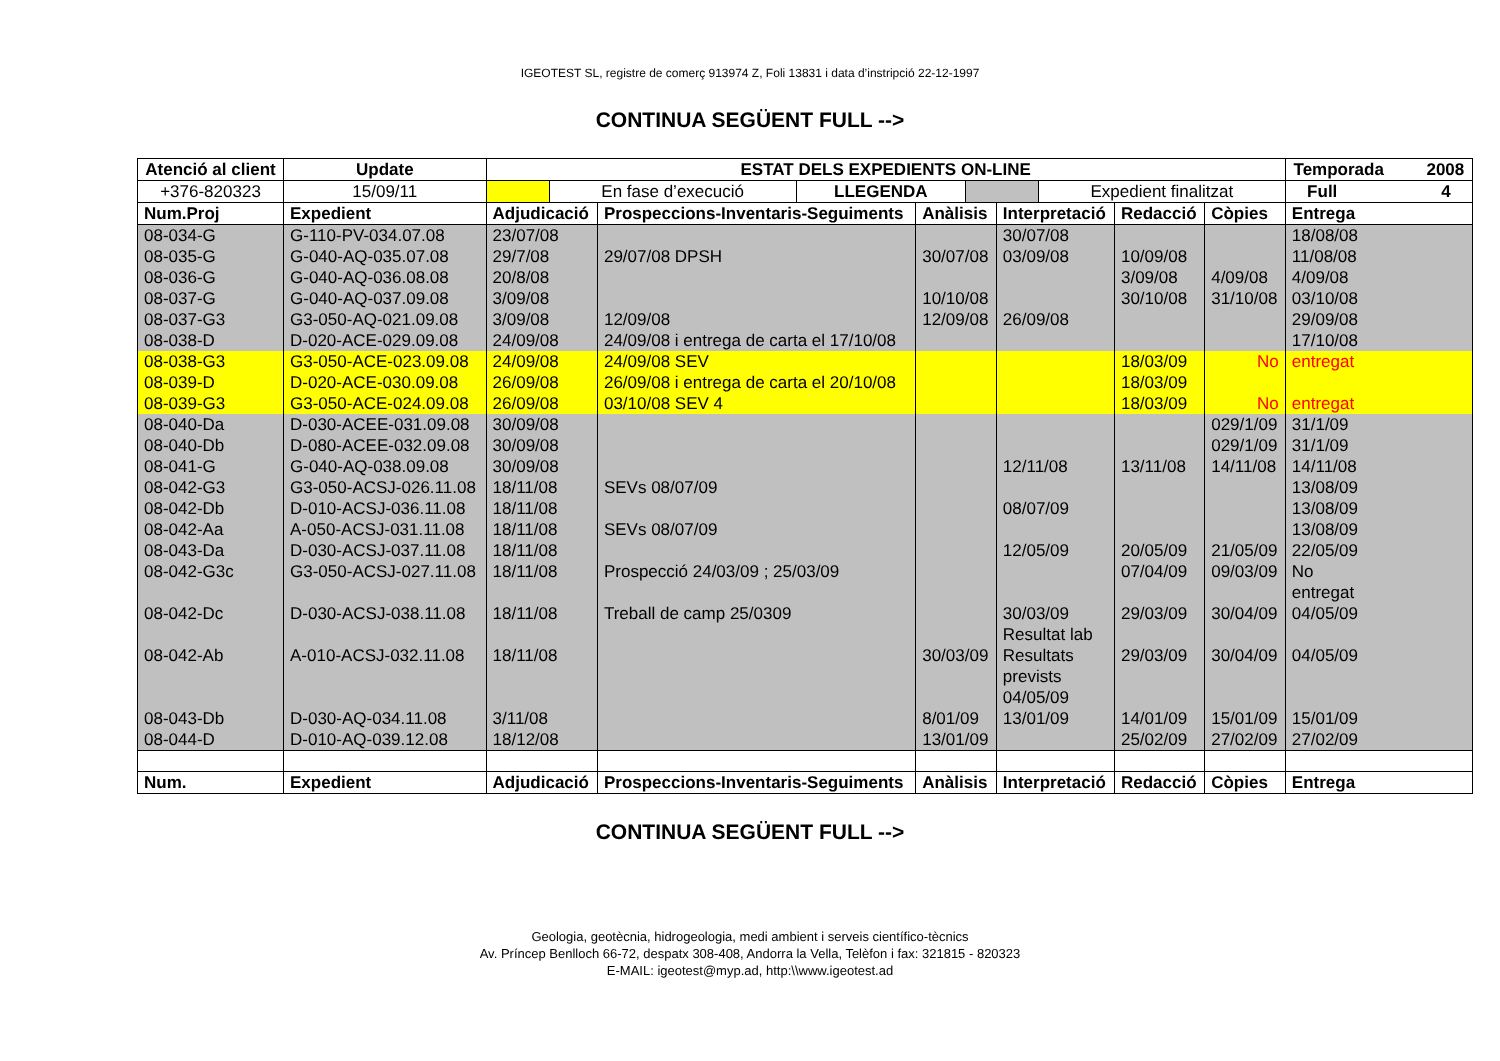IGEOTEST SL, registre de comerç 913974 Z, Foli 13831 i data d’instripció 22-12-1997
CONTINUA SEGÜENT FULL -->
| Atenció al client | | Update | ESTAT DELS EXPEDIENTS ON-LINE | | | | | | Temporada 2008 |
| +376-820323 | | 15/09/11 | / / En fase d’execució / LLEGENDA / / Expedient finalitzat / | | | | | | Full 4 |
| Num.Proj | Expedient | | Adjudicació | Prospeccions-Inventaris-Seguiments | Anàlisis | Interpretació | Redacció | Còpies | Entrega |
| 08-034-G | G-110-PV-034.07.08 | | 23/07/08 | | | 30/07/08 | | | 18/08/08 |
| 08-035-G | G-040-AQ-035.07.08 | | 29/7/08 | 29/07/08 DPSH | 30/07/08 | 03/09/08 | 10/09/08 | | 11/08/08 |
| 08-036-G | G-040-AQ-036.08.08 | | 20/8/08 | | | | 3/09/08 | 4/09/08 | 4/09/08 |
| 08-037-G | G-040-AQ-037.09.08 | | 3/09/08 | | 10/10/08 | | 30/10/08 | 31/10/08 | 03/10/08 |
| 08-037-G3 | G3-050-AQ-021.09.08 | | 3/09/08 | 12/09/08 | 12/09/08 | 26/09/08 | | | 29/09/08 |
| 08-038-D | D-020-ACE-029.09.08 | | 24/09/08 | 24/09/08 i entrega de carta el 17/10/08 | | | | | 17/10/08 |
| 08-038-G3 | G3-050-ACE-023.09.08 | | 24/09/08 | 24/09/08 SEV | | | 18/03/09 | No | entregat |
| 08-039-D | D-020-ACE-030.09.08 | | 26/09/08 | 26/09/08 i entrega de carta el 20/10/08 | | | 18/03/09 | | |
| 08-039-G3 | G3-050-ACE-024.09.08 | | 26/09/08 | 03/10/08 SEV 4 | | | 18/03/09 | No | entregat |
| 08-040-Da | D-030-ACEE-031.09.08 | | 30/09/08 | | | | | 029/1/09 | 31/1/09 |
| 08-040-Db | D-080-ACEE-032.09.08 | | 30/09/08 | | | | | 029/1/09 | 31/1/09 |
| 08-041-G | G-040-AQ-038.09.08 | | 30/09/08 | | | 12/11/08 | 13/11/08 | 14/11/08 | 14/11/08 |
| 08-042-G3 | G3-050-ACSJ-026.11.08 | | 18/11/08 | SEVs 08/07/09 | | | | | 13/08/09 |
| 08-042-Db | D-010-ACSJ-036.11.08 | | 18/11/08 | | | 08/07/09 | | | 13/08/09 |
| 08-042-Aa | A-050-ACSJ-031.11.08 | | 18/11/08 | SEVs 08/07/09 | | | | | 13/08/09 |
| 08-043-Da | D-030-ACSJ-037.11.08 | | 18/11/08 | | | 12/05/09 | 20/05/09 | 21/05/09 | 22/05/09 |
| 08-042-G3c | G3-050-ACSJ-027.11.08 | | 18/11/08 | Prospecció 24/03/09 ; 25/03/09 | | | 07/04/09 | 09/03/09 | No entregat |
| 08-042-Dc | D-030-ACSJ-038.11.08 | | 18/11/08 | Treball de camp 25/0309 | | 30/03/09 Resultat lab | 29/03/09 | 30/04/09 | 04/05/09 |
| 08-042-Ab | A-010-ACSJ-032.11.08 | | 18/11/08 | | 30/03/09 | Resultats prevists 04/05/09 | 29/03/09 | 30/04/09 | 04/05/09 |
| 08-043-Db | D-030-AQ-034.11.08 | | 3/11/08 | | 8/01/09 | 13/01/09 | 14/01/09 | 15/01/09 | 15/01/09 |
| 08-044-D | D-010-AQ-039.12.08 | | 18/12/08 | | 13/01/09 | | 25/02/09 | 27/02/09 | 27/02/09 |
| Num. | Expedient | | Adjudicació | Prospeccions-Inventaris-Seguiments | Anàlisis | Interpretació | Redacció | Còpies | Entrega |
CONTINUA SEGÜENT FULL -->
Geologia, geotècnia, hidrogeologia, medi ambient i serveis científico-tècnics
Av. Príncep Benlloch 66-72, despatx 308-408, Andorra la Vella, Telèfon i fax: 321815 - 820323
E-MAIL: igeotest@myp.ad, http:\\www.igeotest.ad